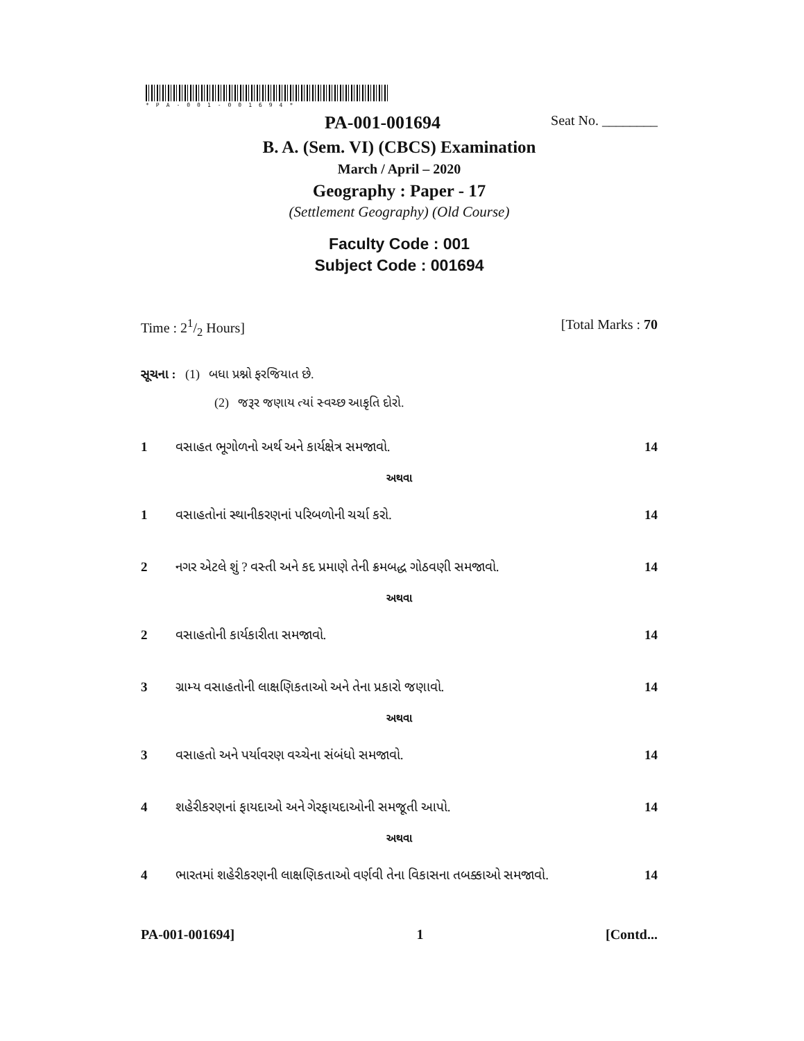*PA-001-001694*
PA-001-001694 Seat No. ________
B. A. (Sem. VI) (CBCS) Examination
March / April – 2020
Geography : Paper - 17
(Settlement Geography) (Old Course)
Faculty Code : 001
Subject Code : 001694
Time : 21/2 Hours] [Total Marks : 70
સૂચના : (1) બધા પ્રશ્નો ફરજિયાત છે.
(2) જરૂર જણાય ત્યાં સ્વચ્છ આકૃતિ દોરો.
1 વસાહત ભૂગોળનો અર્થ અને કાર્યક્ષેત્ર સમજાવો. 14
અથવા
1 વસાહતોનાં સ્થાનીકરણનાં પરિબળોની ચર્ચા કરો. 14
2 નગર એટલે શું ? વસ્તી અને કદ પ્રમાણે તેની ક્રમબદ્ધ ગોઠવણી સમજાવો. 14
અથવા
2 વસાહતોની કાર્યકારીતા સમજાવો. 14
3 ગ્રામ્ય વસાહતોની લાક્ષણિકતાઓ અને તેના પ્રકારો જણાવો. 14
અથવા
3 વસાહતો અને પર્યાવરણ વચ્ચેના સંબંધો સમજાવો. 14
4 શહેરીકરણનાં ફાયદાઓ અને ગેરફાયદાઓની સમજૂતી આપો. 14
અથવા
4 ભારતમાં શહેરીકરણની લાક્ષણિકતાઓ વર્ણવી તેના વિકાસના તબક્કાઓ સમજાવો. 14
PA-001-001694] 1 [Contd...